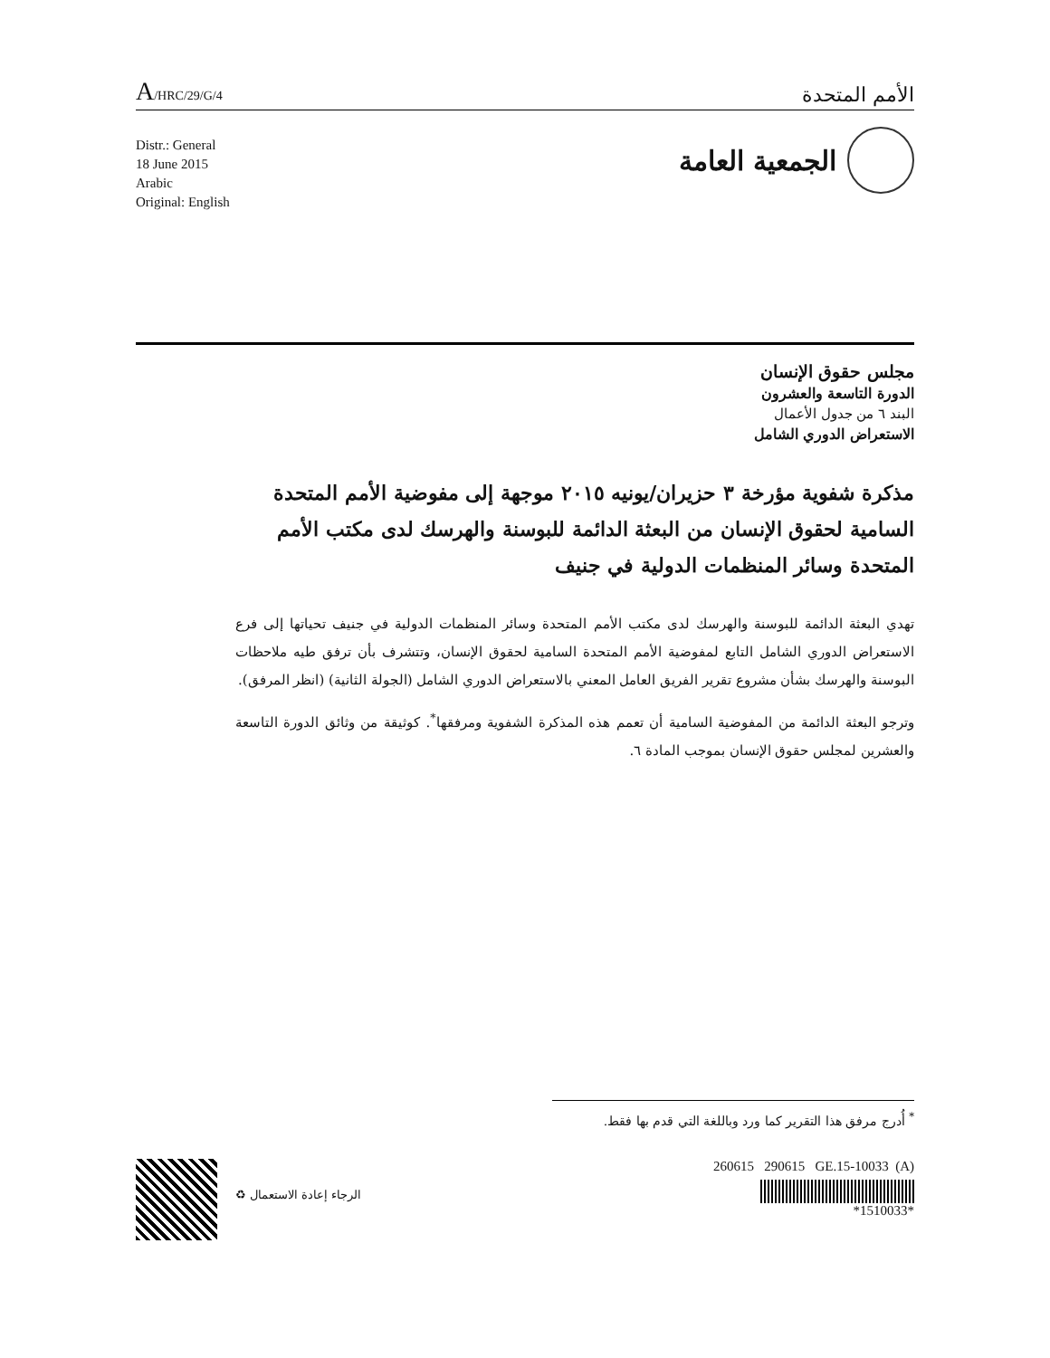A/HRC/29/G/4
الأمم المتحدة
Distr.: General
18 June 2015
Arabic
Original: English
الجمعية العامة
مجلس حقوق الإنسان
الدورة التاسعة والعشرون
البند ٦ من جدول الأعمال
الاستعراض الدوري الشامل
مذكرة شفوية مؤرخة ٣ حزيران/يونيه ٢٠١٥ موجهة إلى مفوضية الأمم المتحدة السامية لحقوق الإنسان من البعثة الدائمة للبوسنة والهرسك لدى مكتب الأمم المتحدة وسائر المنظمات الدولية في جنيف
تهدي البعثة الدائمة للبوسنة والهرسك لدى مكتب الأمم المتحدة وسائر المنظمات الدولية في جنيف تحياتها إلى فرع الاستعراض الدوري الشامل التابع لمفوضية الأمم المتحدة السامية لحقوق الإنسان، وتتشرف بأن ترفق طيه ملاحظات البوسنة والهرسك بشأن مشروع تقرير الفريق العامل المعني بالاستعراض الدوري الشامل (الجولة الثانية) (انظر المرفق).
وترجو البعثة الدائمة من المفوضية السامية أن تعمم هذه المذكرة الشفوية ومرفقها<sup>*</sup>. كوثيقة من وثائق الدورة التاسعة والعشرين لمجلس حقوق الإنسان بموجب المادة ٦.
<sup>*</sup> أُدرج مرفق هذا التقرير كما ورد وباللغة التي قدم بها فقط.
260615 290615 GE.15-10033 (A)
*1510033*
الرجاء إعادة الاستعمال ♻